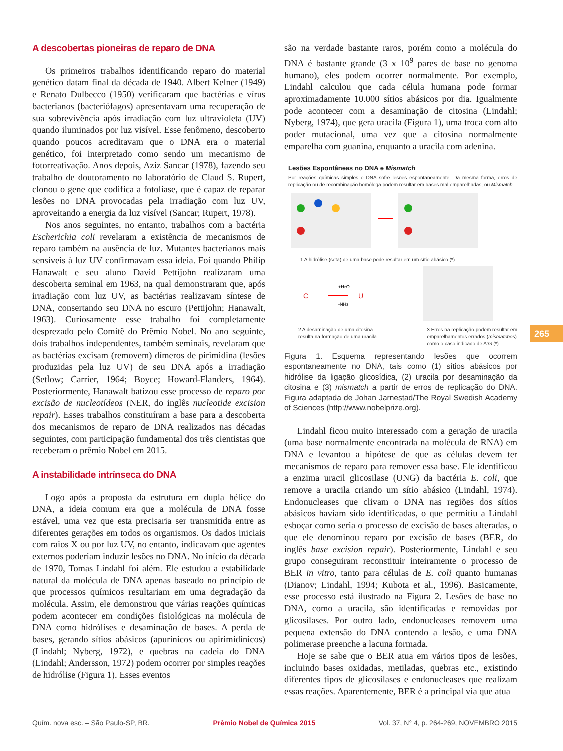A descobertas pioneiras de reparo de DNA
Os primeiros trabalhos identificando reparo do material genético datam final da década de 1940. Albert Kelner (1949) e Renato Dulbecco (1950) verificaram que bactérias e vírus bacterianos (bacteriófagos) apresentavam uma recuperação de sua sobrevivência após irradiação com luz ultravioleta (UV) quando iluminados por luz visível. Esse fenômeno, descoberto quando poucos acreditavam que o DNA era o material genético, foi interpretado como sendo um mecanismo de fotorreativação. Anos depois, Aziz Sancar (1978), fazendo seu trabalho de doutoramento no laboratório de Claud S. Rupert, clonou o gene que codifica a fotoliase, que é capaz de reparar lesões no DNA provocadas pela irradiação com luz UV, aproveitando a energia da luz visível (Sancar; Rupert, 1978).
Nos anos seguintes, no entanto, trabalhos com a bactéria Escherichia coli revelaram a existência de mecanismos de reparo também na ausência de luz. Mutantes bacterianos mais sensíveis à luz UV confirmavam essa ideia. Foi quando Philip Hanawalt e seu aluno David Pettijohn realizaram uma descoberta seminal em 1963, na qual demonstraram que, após irradiação com luz UV, as bactérias realizavam síntese de DNA, consertando seu DNA no escuro (Pettijohn; Hanawalt, 1963). Curiosamente esse trabalho foi completamente desprezado pelo Comitê do Prêmio Nobel. No ano seguinte, dois trabalhos independentes, também seminais, revelaram que as bactérias excisam (removem) dímeros de pirimidina (lesões produzidas pela luz UV) de seu DNA após a irradiação (Setlow; Carrier, 1964; Boyce; Howard-Flanders, 1964). Posteriormente, Hanawalt batizou esse processo de reparo por excisão de nucleotídeos (NER, do inglês nucleotide excision repair). Esses trabalhos constituíram a base para a descoberta dos mecanismos de reparo de DNA realizados nas décadas seguintes, com participação fundamental dos três cientistas que receberam o prêmio Nobel em 2015.
A instabilidade intrínseca do DNA
Logo após a proposta da estrutura em dupla hélice do DNA, a ideia comum era que a molécula de DNA fosse estável, uma vez que esta precisaria ser transmitida entre as diferentes gerações em todos os organismos. Os dados iniciais com raios X ou por luz UV, no entanto, indicavam que agentes externos poderiam induzir lesões no DNA. No início da década de 1970, Tomas Lindahl foi além. Ele estudou a estabilidade natural da molécula de DNA apenas baseado no princípio de que processos químicos resultariam em uma degradação da molécula. Assim, ele demonstrou que várias reações químicas podem acontecer em condições fisiológicas na molécula de DNA como hidrólises e desaminação de bases. A perda de bases, gerando sítios abásicos (apurínicos ou apirimidínicos) (Lindahl; Nyberg, 1972), e quebras na cadeia do DNA (Lindahl; Andersson, 1972) podem ocorrer por simples reações de hidrólise (Figura 1). Esses eventos
são na verdade bastante raros, porém como a molécula do DNA é bastante grande (3 x 10<sup>9</sup> pares de base no genoma humano), eles podem ocorrer normalmente. Por exemplo, Lindahl calculou que cada célula humana pode formar aproximadamente 10.000 sítios abásicos por dia. Igualmente pode acontecer com a desaminação de citosina (Lindahl; Nyberg, 1974), que gera uracila (Figura 1), uma troca com alto poder mutacional, uma vez que a citosina normalmente emparelha com guanina, enquanto a uracila com adenina.
Lesões Espontâneas no DNA e Mismatch
Por reações químicas simples o DNA sofre lesões espontaneamente. Da mesma forma, erros de replicação ou de recombinação homóloga podem resultar em bases mal emparelhadas, ou Mismatch.
1 A hidrólise (seta) de uma base pode resultar em um sítio abásico (*).
C
+H2O
-NH3
U
2 A desaminação de uma citosina
resulta na formação de uma uracila.
3 Erros na replicação podem resultar em
emparelhamentos errados (mismatches)
como o caso indicado de A:G (*).
Figura 1. Esquema representando lesões que ocorrem espontaneamente no DNA, tais como (1) sítios abásicos por hidrólise da ligação glicosídica, (2) uracila por desaminação da citosina e (3) mismatch a partir de erros de replicação do DNA. Figura adaptada de Johan Jarnestad/The Royal Swedish Academy of Sciences (http://www.nobelprize.org).
Lindahl ficou muito interessado com a geração de uracila (uma base normalmente encontrada na molécula de RNA) em DNA e levantou a hipótese de que as células devem ter mecanismos de reparo para remover essa base. Ele identificou a enzima uracil glicosilase (UNG) da bactéria E. coli, que remove a uracila criando um sítio abásico (Lindahl, 1974). Endonucleases que clivam o DNA nas regiões dos sítios abásicos haviam sido identificadas, o que permitiu a Lindahl esboçar como seria o processo de excisão de bases alteradas, o que ele denominou reparo por excisão de bases (BER, do inglês base excision repair). Posteriormente, Lindahl e seu grupo conseguiram reconstituir inteiramente o processo de BER in vitro, tanto para células de E. coli quanto humanas (Dianov; Lindahl, 1994; Kubota et al., 1996). Basicamente, esse processo está ilustrado na Figura 2. Lesões de base no DNA, como a uracila, são identificadas e removidas por glicosilases. Por outro lado, endonucleases removem uma pequena extensão do DNA contendo a lesão, e uma DNA polimerase preenche a lacuna formada.
Hoje se sabe que o BER atua em vários tipos de lesões, incluindo bases oxidadas, metiladas, quebras etc., existindo diferentes tipos de glicosilases e endonucleases que realizam essas reações. Aparentemente, BER é a principal via que atua
265
Quím. nova esc. – São Paulo-SP, BR. Prêmio Nobel de Química 2015 Vol. 37, N° 4, p. 264-269, NOVEMBRO 2015